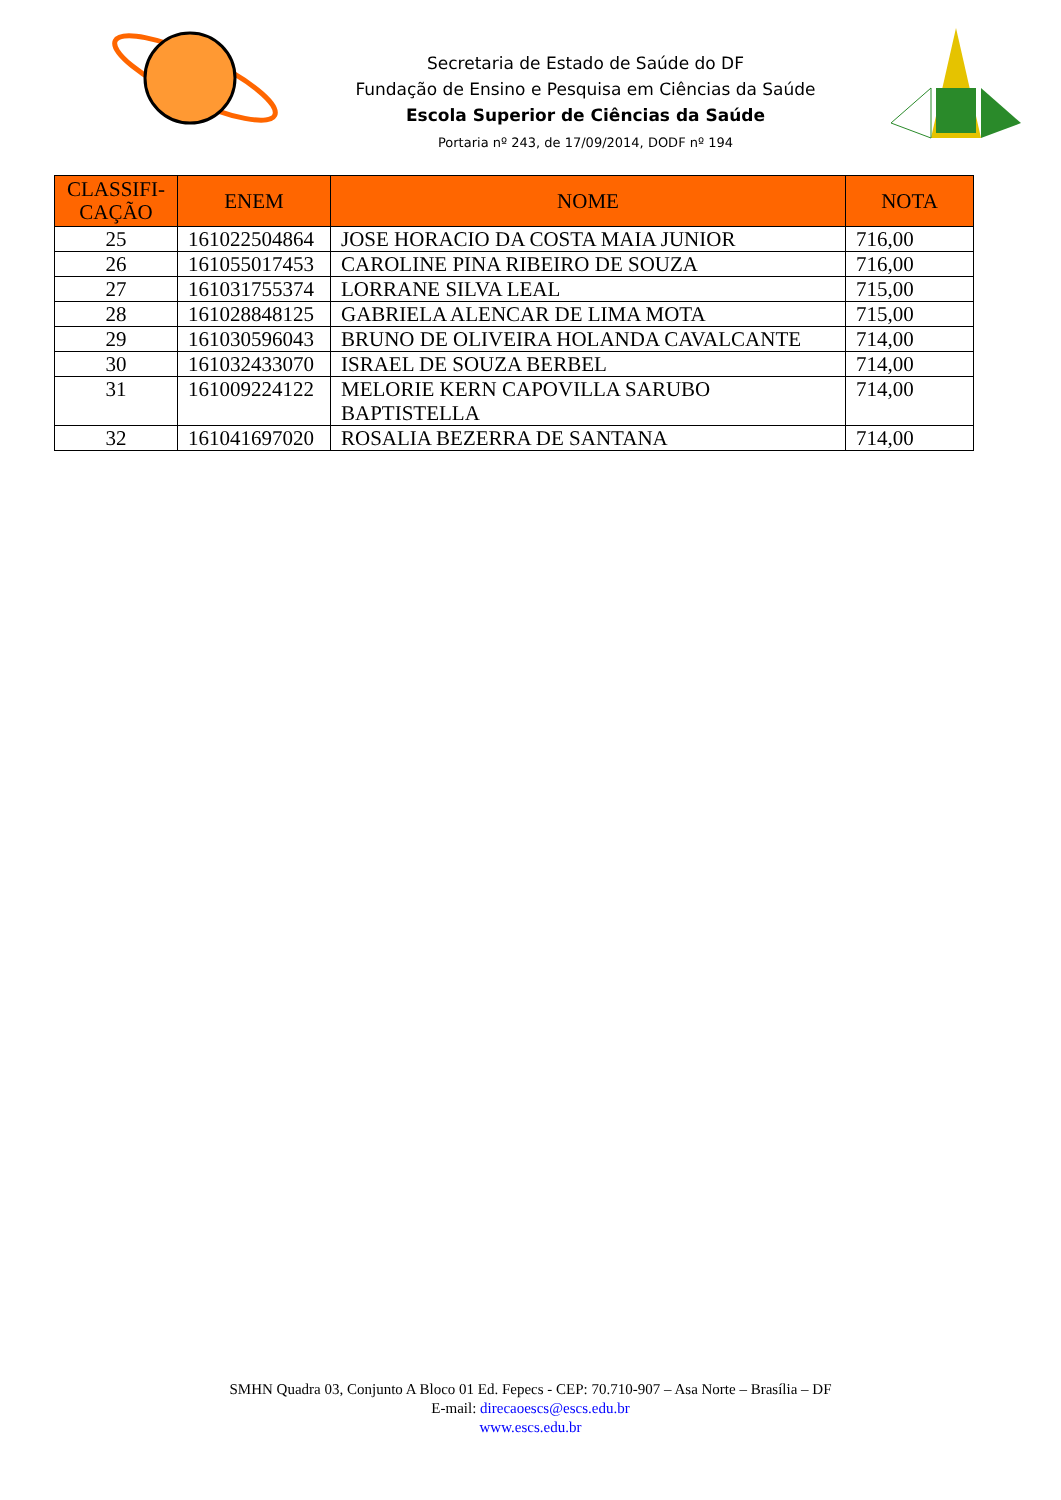Secretaria de Estado de Saúde do DF
Fundação de Ensino e Pesquisa em Ciências da Saúde
Escola Superior de Ciências da Saúde
Portaria nº 243, de 17/09/2014, DODF nº 194
| CLASSIFI- CAÇÃO | ENEM | NOME | NOTA |
| --- | --- | --- | --- |
| 25 | 161022504864 | JOSE HORACIO DA COSTA MAIA JUNIOR | 716,00 |
| 26 | 161055017453 | CAROLINE PINA RIBEIRO DE SOUZA | 716,00 |
| 27 | 161031755374 | LORRANE SILVA LEAL | 715,00 |
| 28 | 161028848125 | GABRIELA ALENCAR DE LIMA MOTA | 715,00 |
| 29 | 161030596043 | BRUNO DE OLIVEIRA HOLANDA CAVALCANTE | 714,00 |
| 30 | 161032433070 | ISRAEL DE SOUZA BERBEL | 714,00 |
| 31 | 161009224122 | MELORIE KERN CAPOVILLA SARUBO BAPTISTELLA | 714,00 |
| 32 | 161041697020 | ROSALIA BEZERRA DE SANTANA | 714,00 |
SMHN Quadra 03, Conjunto A Bloco 01 Ed. Fepecs - CEP: 70.710-907 – Asa Norte – Brasília – DF
E-mail: direcaoescs@escs.edu.br
www.escs.edu.br